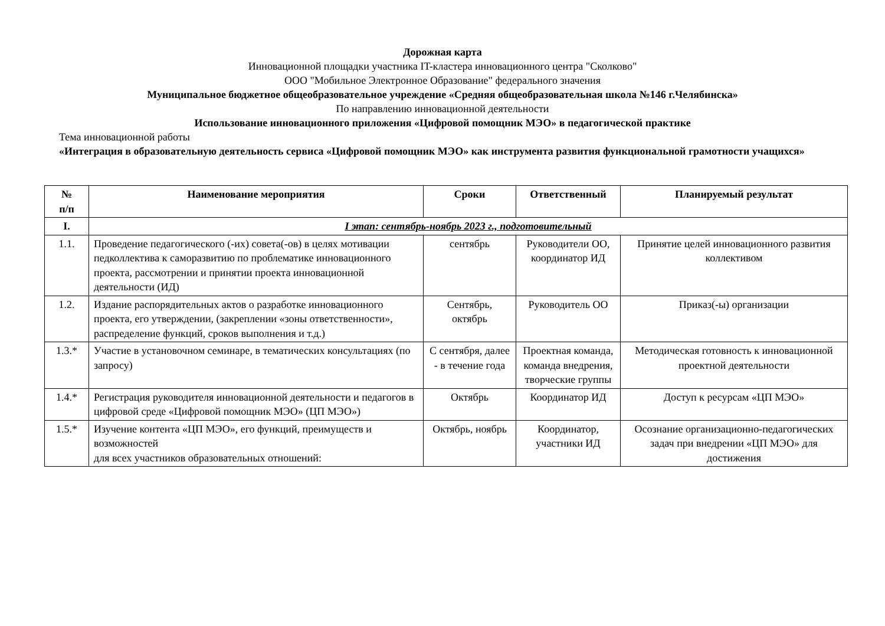Дорожная карта
Инновационной площадки участника IT-кластера инновационного центра "Сколково"
ООО "Мобильное Электронное Образование" федерального значения
Муниципальное бюджетное общеобразовательное учреждение «Средняя общеобразовательная школа №146 г.Челябинска»
По направлению инновационной деятельности
Использование инновационного приложения «Цифровой помощник МЭО» в педагогической практике
Тема инновационной работы
«Интеграция в образовательную деятельность сервиса «Цифровой помощник МЭО» как инструмента развития функциональной грамотности учащихся»
| № п/п | Наименование мероприятия | Сроки | Ответственный | Планируемый результат |
| --- | --- | --- | --- | --- |
| I. | I этап: сентябрь-ноябрь 2023 г., подготовительный | | | |
| 1.1. | Проведение педагогического (-их) совета(-ов) в целях мотивации педколлектива к саморазвитию по проблематике инновационного проекта, рассмотрении и принятии проекта инновационной деятельности (ИД) | сентябрь | Руководители ОО, координатор ИД | Принятие целей инновационного развития коллективом |
| 1.2. | Издание распорядительных актов о разработке инновационного проекта, его утверждении, (закреплении «зоны ответственности», распределение функций, сроков выполнения и т.д.) | Сентябрь, октябрь | Руководитель ОО | Приказ(-ы) организации |
| 1.3.* | Участие в установочном семинаре, в тематических консультациях (по запросу) | С сентября, далее - в течение года | Проектная команда, команда внедрения, творческие группы | Методическая готовность к инновационной проектной деятельности |
| 1.4.* | Регистрация руководителя инновационной деятельности и педагогов в цифровой среде «Цифровой помощник МЭО» (ЦП МЭО») | Октябрь | Координатор ИД | Доступ к ресурсам «ЦП МЭО» |
| 1.5.* | Изучение контента «ЦП МЭО», его функций, преимуществ и возможностей для всех участников образовательных отношений: | Октябрь, ноябрь | Координатор, участники ИД | Осознание организационно-педагогических задач при внедрении «ЦП МЭО» для достижения |